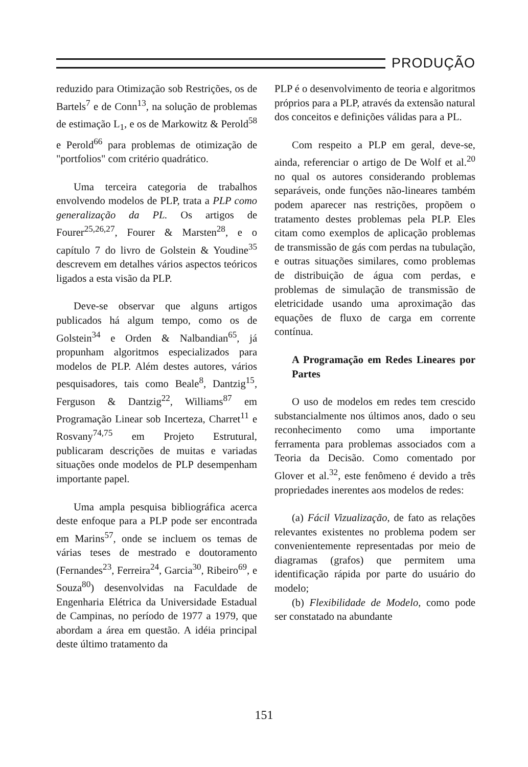PRODUÇÃO
reduzido para Otimização sob Restrições, os de Bartels<sup>7</sup> e de Conn<sup>13</sup>, na solução de problemas de estimação L<sub>1</sub>, e os de Markowitz & Perold<sup>58</sup> e Perold<sup>66</sup> para problemas de otimização de "portfolios" com critério quadrático.
Uma terceira categoria de trabalhos envolvendo modelos de PLP, trata a PLP como generalização da PL. Os artigos de Fourer<sup>25,26,27</sup>, Fourer & Marsten<sup>28</sup>, e o capítulo 7 do livro de Golstein & Youdine<sup>35</sup> descrevem em detalhes vários aspectos teóricos ligados a esta visão da PLP.
Deve-se observar que alguns artigos publicados há algum tempo, como os de Golstein<sup>34</sup> e Orden & Nalbandian<sup>65</sup>, já propunham algoritmos especializados para modelos de PLP. Além destes autores, vários pesquisadores, tais como Beale<sup>8</sup>, Dantzig<sup>15</sup>, Ferguson & Dantzig<sup>22</sup>, Williams<sup>87</sup> em Programação Linear sob Incerteza, Charret<sup>11</sup> e Rosvany<sup>74,75</sup> em Projeto Estrutural, publicaram descrições de muitas e variadas situações onde modelos de PLP desempenham importante papel.
Uma ampla pesquisa bibliográfica acerca deste enfoque para a PLP pode ser encontrada em Marins<sup>57</sup>, onde se incluem os temas de várias teses de mestrado e doutoramento (Fernandes<sup>23</sup>, Ferreira<sup>24</sup>, Garcia<sup>30</sup>, Ribeiro<sup>69</sup>, e Souza<sup>80</sup>) desenvolvidas na Faculdade de Engenharia Elétrica da Universidade Estadual de Campinas, no período de 1977 a 1979, que abordam a área em questão. A idéia principal deste último tratamento da
PLP é o desenvolvimento de teoria e algoritmos próprios para a PLP, através da extensão natural dos conceitos e definições válidas para a PL.
Com respeito a PLP em geral, deve-se, ainda, referenciar o artigo de De Wolf et al.<sup>20</sup> no qual os autores considerando problemas separáveis, onde funções não-lineares também podem aparecer nas restrições, propõem o tratamento destes problemas pela PLP. Eles citam como exemplos de aplicação problemas de transmissão de gás com perdas na tubulação, e outras situações similares, como problemas de distribuição de água com perdas, e problemas de simulação de transmissão de eletricidade usando uma aproximação das equações de fluxo de carga em corrente contínua.
A Programação em Redes Lineares por Partes
O uso de modelos em redes tem crescido substancialmente nos últimos anos, dado o seu reconhecimento como uma importante ferramenta para problemas associados com a Teoria da Decisão. Como comentado por Glover et al.<sup>32</sup>, este fenômeno é devido a três propriedades inerentes aos modelos de redes:
(a) Fácil Vizualização, de fato as relações relevantes existentes no problema podem ser convenientemente representadas por meio de diagramas (grafos) que permitem uma identificação rápida por parte do usuário do modelo;
(b) Flexibilidade de Modelo, como pode ser constatado na abundante
151